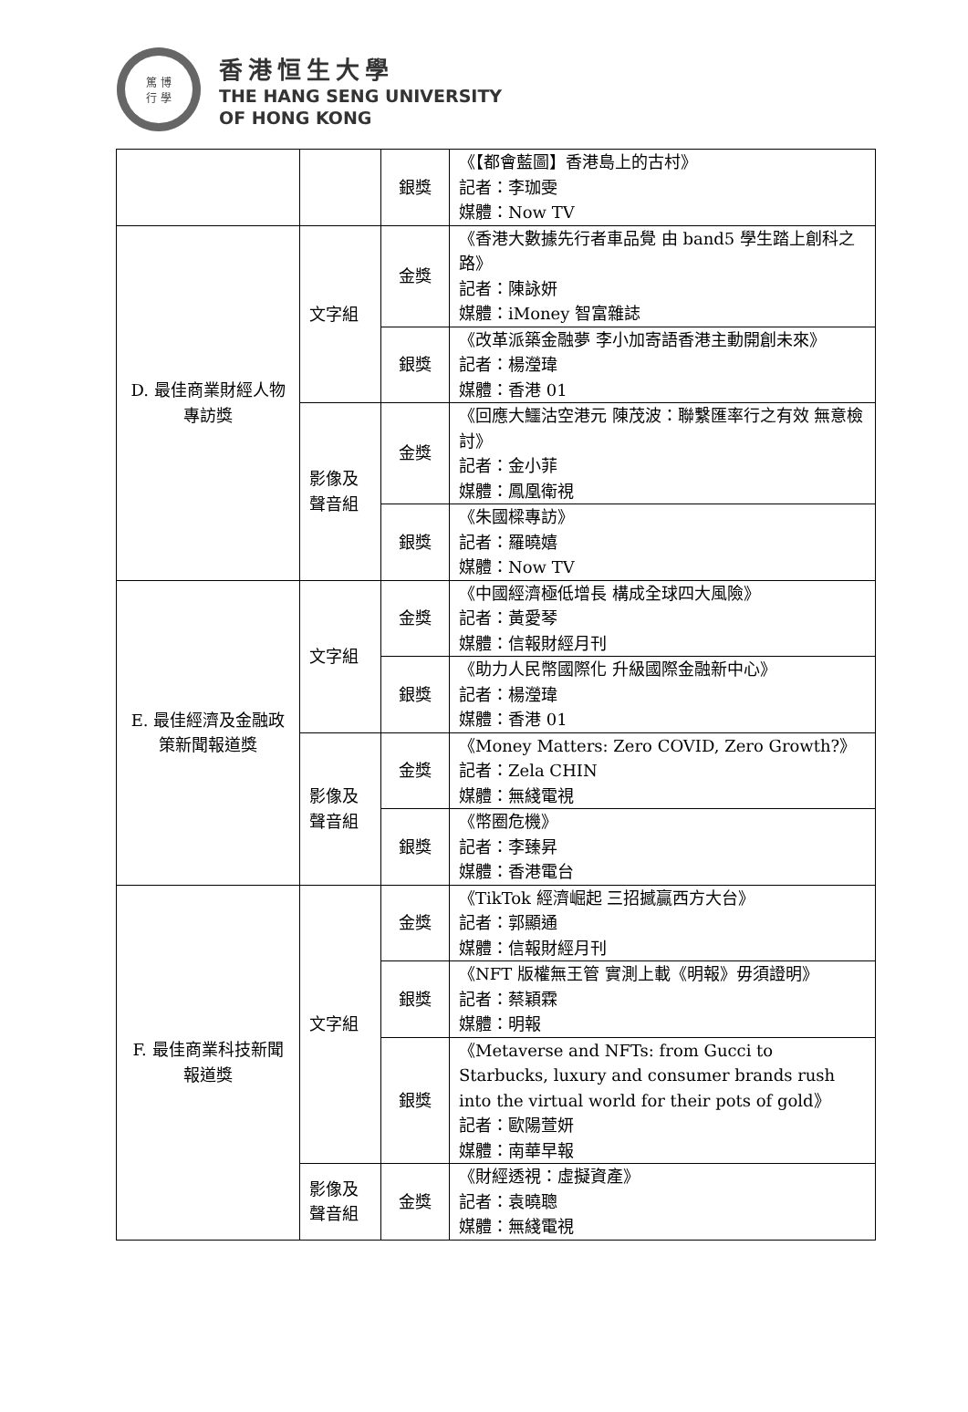篤 博
行 學
香港恒生大學
THE HANG SENG UNIVERSITY
OF HONG KONG
| | | 銀獎 | 《【都會藍圖】香港島上的古村》 記者：李珈雯 媒體：Now TV |
| D. 最佳商業財經人物專訪獎 | 文字組 | 金獎 | 《香港大數據先行者車品覺 由 band5 學生踏上創科之路》 記者：陳詠妍 媒體：iMoney 智富雜誌 |
| | | 銀獎 | 《改革派築金融夢 李小加寄語香港主動開創未來》 記者：楊瀅瑋 媒體：香港 01 |
| | 影像及聲音組 | 金獎 | 《回應大鱷沽空港元 陳茂波：聯繫匯率行之有效 無意檢討》 記者：金小菲 媒體：鳳凰衛視 |
| | | 銀獎 | 《朱國樑專訪》 記者：羅曉嬉 媒體：Now TV |
| E. 最佳經濟及金融政策新聞報道獎 | 文字組 | 金獎 | 《中國經濟極低增長 構成全球四大風險》 記者：黃愛琴 媒體：信報財經月刊 |
| | | 銀獎 | 《助力人民幣國際化 升級國際金融新中心》 記者：楊瀅瑋 媒體：香港 01 |
| | 影像及聲音組 | 金獎 | 《Money Matters: Zero COVID, Zero Growth?》 記者：Zela CHIN 媒體：無綫電視 |
| | | 銀獎 | 《幣圈危機》 記者：李臻昇 媒體：香港電台 |
| F. 最佳商業科技新聞報道獎 | 文字組 | 金獎 | 《TikTok 經濟崛起 三招撼贏西方大台》 記者：郭顯通 媒體：信報財經月刊 |
| | | 銀獎 | 《NFT 版權無王管 實測上載《明報》毋須證明》 記者：蔡穎霖 媒體：明報 |
| | | 銀獎 | 《Metaverse and NFTs: from Gucci to Starbucks, luxury and consumer brands rush into the virtual world for their pots of gold》 記者：歐陽萱妍 媒體：南華早報 |
| | 影像及聲音組 | 金獎 | 《財經透視：虛擬資產》 記者：袁曉聰 媒體：無綫電視 |